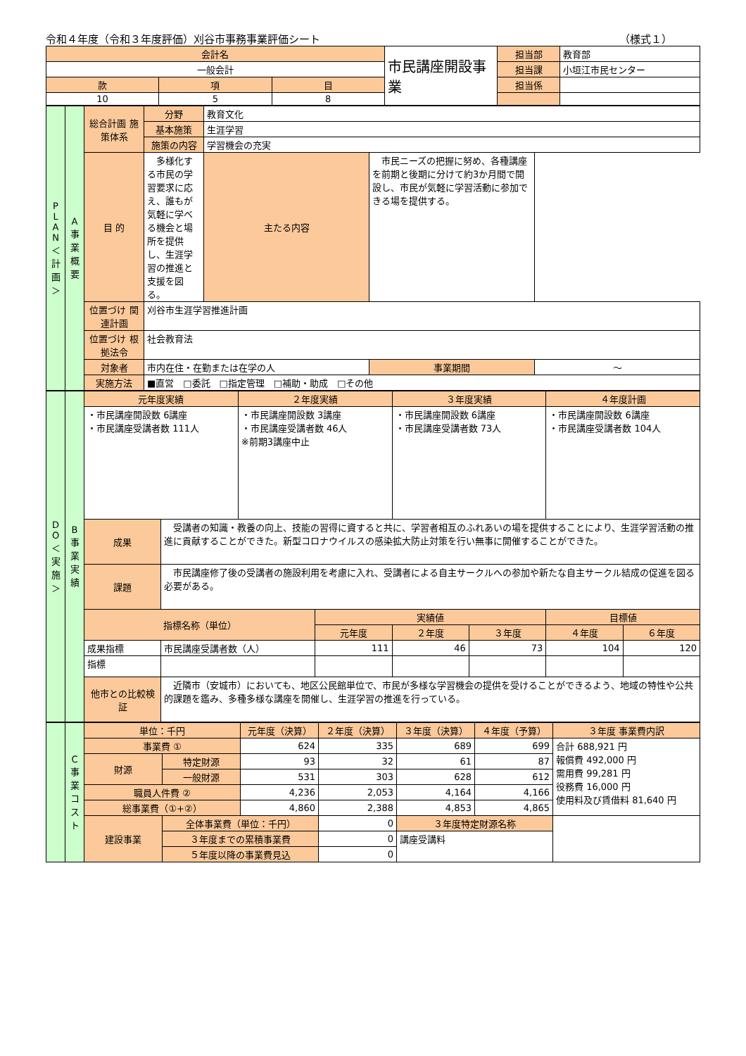令和４年度（令和３年度評価）刈谷市事務事業評価シート （様式１）
| 会計名 | | | 市民講座開設事業 | 担当部 | 教育部 |
| 一般会計 | | | | 担当課 | 小垣江市民センター |
| 款 | 項 | 目 | | 担当係 | |
| 10 | 5 | 8 | | | |
| P L A N ＜計画＞ | A 事業概要 | 総合計画 施策体系 | 分野 | 教育文化 | | |
| | | | 基本施策 | 生涯学習 | | |
| | | | 施策の内容 | 学習機会の充実 | | |
| | | 目 的 | 多様化する市民の学習要求に応え、誰もが気軽に学べる機会と場所を提供し、生涯学習の推進と支援を図る。 | 主たる内容 | 市民ニーズの把握に努め、各種講座を前期と後期に分けて約3か月間で開設し、市民が気軽に学習活動に参加できる場を提供する。 | |
| | | 位置づけ 関連計画 | 刈谷市生涯学習推進計画 | | | |
| | | 位置づけ 根拠法令 | 社会教育法 | | | |
| | | 対象者 | 市内在住・在勤または在学の人 | | 事業期間 | ～ |
| | | 実施方法 | ■直営 □委託 □指定管理 □補助・助成 □その他 | | | |
| D O ＜実施＞ | B 事業実績 | 元年度実績 | | ２年度実績 | | ３年度実績 | | ４年度計画 | |
| | | ・市民講座開設数 6講座 ・市民講座受講者数 111人 | | ・市民講座開設数 3講座 ・市民講座受講者数 46人 ※前期3講座中止 | | ・市民講座開設数 6講座 ・市民講座受講者数 73人 | | ・市民講座開設数 6講座 ・市民講座受講者数 104人 | |
| | | 成果 | 受講者の知識・教養の向上、技能の習得に資すると共に、学習者相互のふれあいの場を提供することにより、生涯学習活動の推進に貢献することができた。新型コロナウイルスの感染拡大防止対策を行い無事に開催することができた。 | | | | | | |
| | | 課題 | 市民講座修了後の受講者の施設利用を考慮に入れ、受講者による自主サークルへの参加や新たな自主サークル結成の促進を図る必要がある。 | | | | | | |
| | | 指標名称（単位） | | | 実績値 | | | 目標値 | |
| | | | | | 元年度 | ２年度 | ３年度 | ４年度 | ６年度 |
| | | 成果指標 | 市民講座受講者数（人） | | 111 | 46 | 73 | 104 | 120 |
| | | 指標 | | | | | | | |
| | | 他市との比較検証 | 近隣市（安城市）においても、地区公民館単位で、市民が多様な学習機会の提供を受けることができるよう、地域の特性や公共的課題を鑑み、多種多様な講座を開催し、生涯学習の推進を行っている。 | | | | | | |
| | C 事業コスト | 単位：千円 | | 元年度（決算） | ２年度（決算） | ３年度（決算） | ４年度（予算） | ３年度 事業費内訳 |
| | | 事業費 ① | | 624 | 335 | 689 | 699 | 合計 688,921 円 報償費 492,000 円 需用費 99,281 円 役務費 16,000 円 使用料及び賃借料 81,640 円 |
| | | 財源 | 特定財源 | 93 | 32 | 61 | 87 | |
| | | | 一般財源 | 531 | 303 | 628 | 612 | |
| | | 職員人件費 ② | | 4,236 | 2,053 | 4,164 | 4,166 | |
| | | 総事業費（①+②） | | 4,860 | 2,388 | 4,853 | 4,865 | |
| | | 建設事業 | 全体事業費（単位：千円） | | 0 | ３年度特定財源名称 | | |
| | | | ３年度までの累積事業費 | | 0 | 講座受講料 | | |
| | | | ５年度以降の事業費見込 | | 0 | | | |